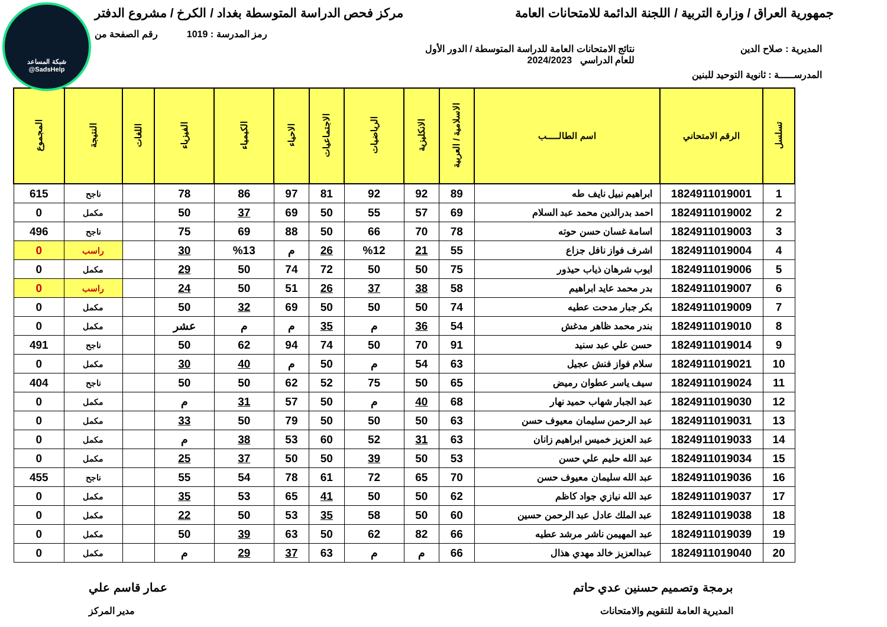شبكة المساعد
@SadsHelp
جمهورية العراق / وزارة التربية / اللجنة الدائمة للامتحانات العامة
مركز فحص الدراسة المتوسطة بغداد / الكرخ / مشروع الدفتر
رمز المدرسة : 1019 رقم الصفحة من
المديرية : صلاح الدين نتائج الامتحانات العامة للدراسة المتوسطة / الدور الأول
للعام الدراسي 2024/2023
المدرســـــة : ثانوية التوحيد للبنين
| تسلسل | الرقم الامتحاني | اسم الطالـــــب | الاسلامية / العربية | الانكليزية | الرياضيات | الاجتماعيات | الاحياء | الكيمياء | الفيزياء | اللغات | النتيجة | المجموع |
| --- | --- | --- | --- | --- | --- | --- | --- | --- | --- | --- | --- | --- |
| 1 | 1824911019001 | ابراهيم نبيل نايف طه | 89 | 92 | 92 | 81 | 97 | 86 | 78 | | ناجح | 615 |
| 2 | 1824911019002 | احمد بدرالدين محمد عبد السلام | 69 | 57 | 55 | 50 | 69 | 37 | 50 | | مكمل | 0 |
| 3 | 1824911019003 | اسامة غسان حسن حوته | 78 | 70 | 66 | 50 | 88 | 69 | 75 | | ناجح | 496 |
| 4 | 1824911019004 | اشرف فواز نافل جزاع | 55 | 21 | %12 | 26 | م | %13 | 30 | | راسب | 0 |
| 5 | 1824911019006 | ايوب شرهان ذياب حيذور | 75 | 50 | 50 | 72 | 74 | 50 | 29 | | مكمل | 0 |
| 6 | 1824911019007 | بدر محمد عايد ابراهيم | 58 | 38 | 37 | 26 | 51 | 50 | 24 | | راسب | 0 |
| 7 | 1824911019009 | بكر جبار مدحت عطيه | 74 | 50 | 50 | 50 | 69 | 32 | 50 | | مكمل | 0 |
| 8 | 1824911019010 | بندر محمد ظاهر مدغش | 54 | 36 | م | 35 | م | م | عشر | | مكمل | 0 |
| 9 | 1824911019014 | حسن علي عبد سنيد | 91 | 70 | 50 | 74 | 94 | 62 | 50 | | ناجح | 491 |
| 10 | 1824911019021 | سلام فواز فنش عجيل | 63 | 54 | م | 50 | م | 40 | 30 | | مكمل | 0 |
| 11 | 1824911019024 | سيف ياسر عطوان رميض | 65 | 50 | 75 | 52 | 62 | 50 | 50 | | ناجح | 404 |
| 12 | 1824911019030 | عبد الجبار شهاب حميد نهار | 68 | 40 | م | 50 | 57 | 31 | م | | مكمل | 0 |
| 13 | 1824911019031 | عبد الرحمن سليمان معيوف حسن | 63 | 50 | 50 | 50 | 79 | 50 | 33 | | مكمل | 0 |
| 14 | 1824911019033 | عبد العزيز خميس ابراهيم زانان | 63 | 31 | 52 | 60 | 53 | 38 | م | | مكمل | 0 |
| 15 | 1824911019034 | عبد الله حليم علي حسن | 53 | 50 | 39 | 50 | 50 | 37 | 25 | | مكمل | 0 |
| 16 | 1824911019036 | عبد الله سليمان معيوف حسن | 70 | 65 | 72 | 61 | 78 | 54 | 55 | | ناجح | 455 |
| 17 | 1824911019037 | عبد الله نيازي جواد كاظم | 62 | 50 | 50 | 41 | 65 | 53 | 35 | | مكمل | 0 |
| 18 | 1824911019038 | عبد الملك عادل عبد الرحمن حسين | 60 | 50 | 58 | 35 | 53 | 50 | 22 | | مكمل | 0 |
| 19 | 1824911019039 | عبد المهيمن ناشر مرشد عطيه | 66 | 82 | 62 | 50 | 63 | 39 | 50 | | مكمل | 0 |
| 20 | 1824911019040 | عبدالعزيز خالد مهدي هذال | 66 | م | م | 63 | 37 | 29 | م | | مكمل | 0 |
برمجة وتصميم حسنين عدي حاتم عمار قاسم علي
المديرية العامة للتقويم والامتحانات
مدير المركز